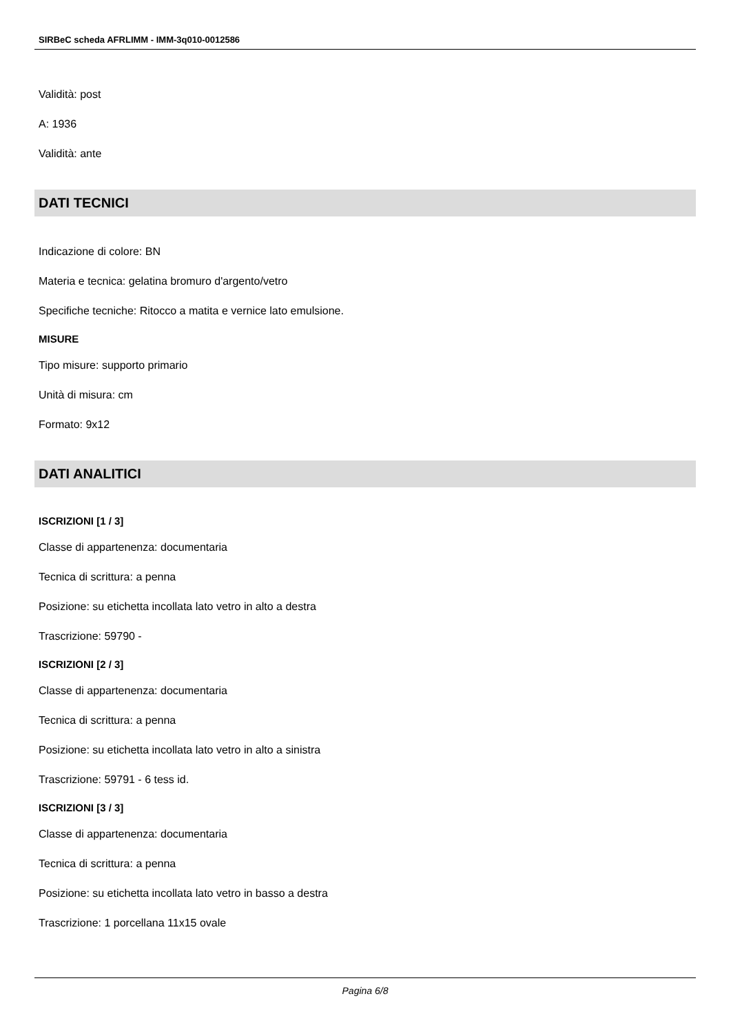SIRBeC scheda AFRLIMM - IMM-3q010-0012586
Validità: post
A: 1936
Validità: ante
DATI TECNICI
Indicazione di colore: BN
Materia e tecnica: gelatina bromuro d'argento/vetro
Specifiche tecniche: Ritocco a matita e vernice lato emulsione.
MISURE
Tipo misure: supporto primario
Unità di misura: cm
Formato: 9x12
DATI ANALITICI
ISCRIZIONI [1 / 3]
Classe di appartenenza: documentaria
Tecnica di scrittura: a penna
Posizione: su etichetta incollata lato vetro in alto a destra
Trascrizione: 59790 -
ISCRIZIONI [2 / 3]
Classe di appartenenza: documentaria
Tecnica di scrittura: a penna
Posizione: su etichetta incollata lato vetro in alto a sinistra
Trascrizione: 59791 - 6 tess id.
ISCRIZIONI [3 / 3]
Classe di appartenenza: documentaria
Tecnica di scrittura: a penna
Posizione: su etichetta incollata lato vetro in basso a destra
Trascrizione: 1 porcellana 11x15 ovale
Pagina 6/8